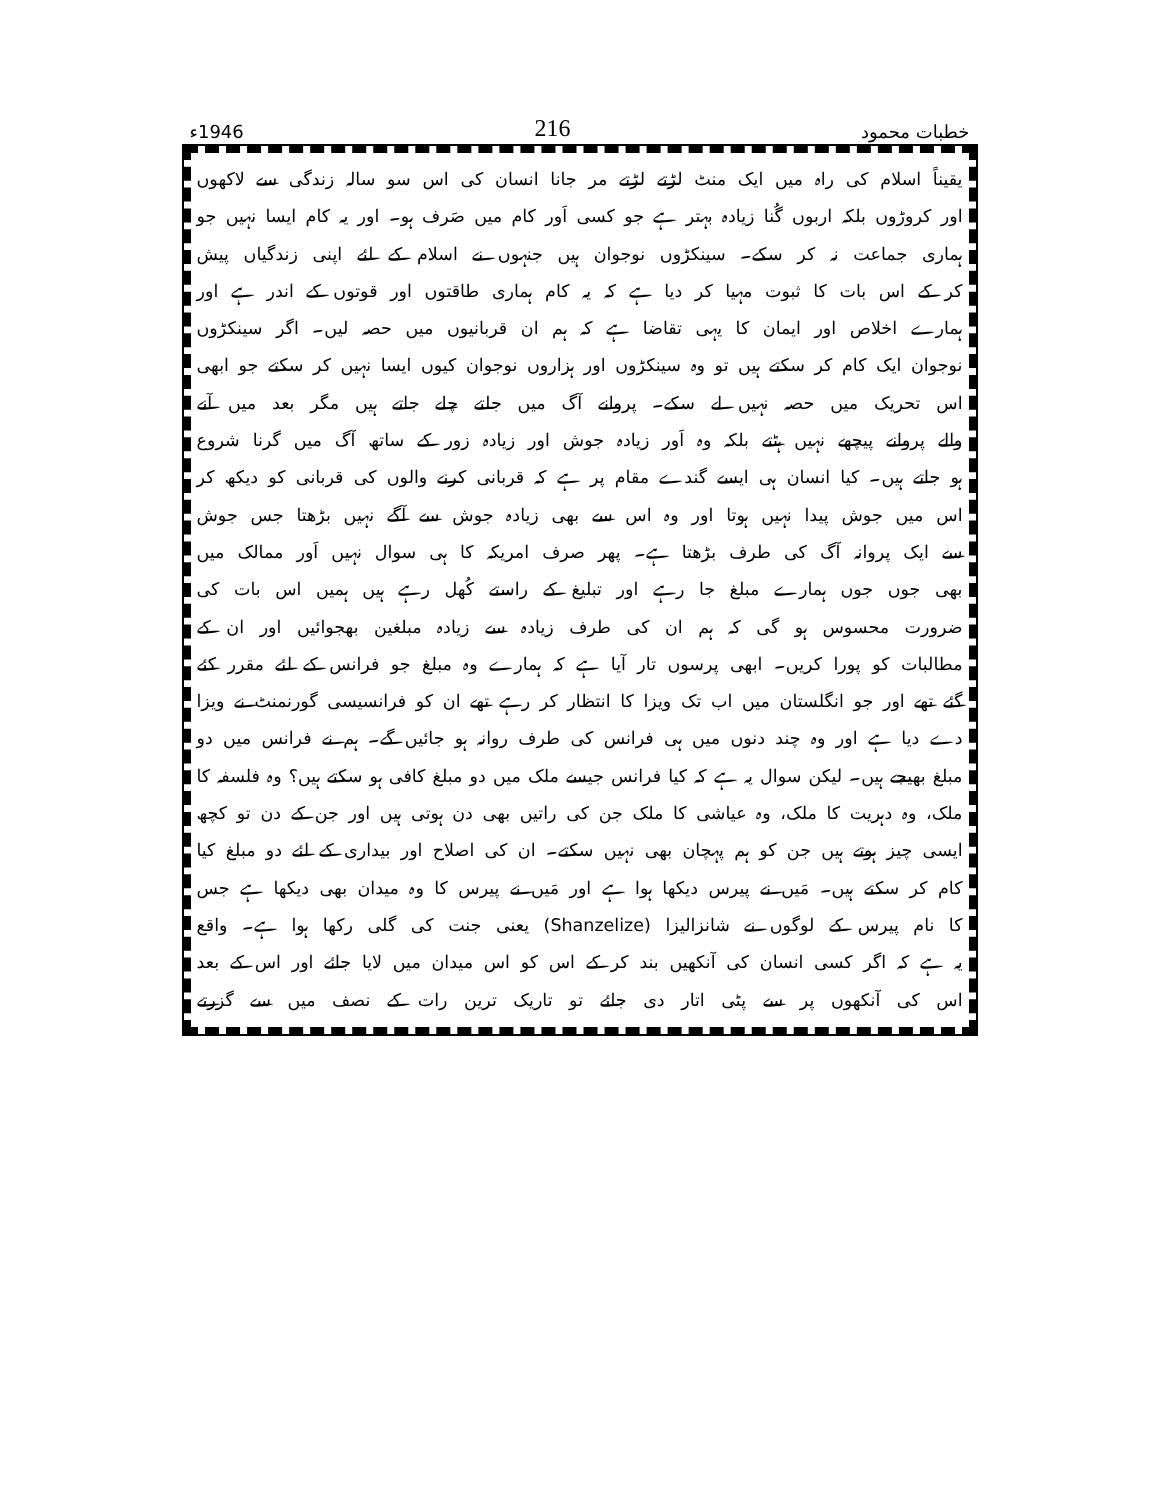خطبات محمود 216 1946ء
یقیناً اسلام کی راہ میں ایک منٹ لڑتے لڑتے مر جانا انسان کی اس سو سالہ زندگی سے لاکھوں
اور کروڑوں بلکہ اربوں گُنا زیادہ بہتر ہے جو کسی اَور کام میں صَرف ہو۔ اور یہ کام ایسا نہیں جو
ہماری جماعت نہ کر سکے۔ سینکڑوں نوجوان ہیں جنہوں نے اسلام کے لئے اپنی زندگیاں پیش
کر کے اس بات کا ثبوت مہیا کر دیا ہے کہ یہ کام ہماری طاقتوں اور قوتوں کے اندر ہے اور
ہمارے اخلاص اور ایمان کا یہی تقاضا ہے کہ ہم ان قربانیوں میں حصہ لیں۔ اگر سینکڑوں
نوجوان ایک کام کر سکتے ہیں تو وہ سینکڑوں اور ہزاروں نوجوان کیوں ایسا نہیں کر سکتے جو ابھی
اس تحریک میں حصہ نہیں لے سکے۔ پروانے آگ میں جلتے چلے جاتے ہیں مگر بعد میں آنے
والے پروانے پیچھے نہیں ہٹتے بلکہ وہ اَور زیادہ جوش اور زیادہ زور کے ساتھ آگ میں گرنا شروع
ہو جاتے ہیں۔ کیا انسان ہی ایسے گندے مقام پر ہے کہ قربانی کرنے والوں کی قربانی کو دیکھ کر
اس میں جوش پیدا نہیں ہوتا اور وہ اس سے بھی زیادہ جوش سے آگے نہیں بڑھتا جس جوش
سے ایک پروانہ آگ کی طرف بڑھتا ہے۔ پھر صرف امریکہ کا ہی سوال نہیں اَور ممالک میں
بھی جوں جوں ہمارے مبلغ جا رہے اور تبلیغ کے راستے کُھل رہے ہیں ہمیں اس بات کی
ضرورت محسوس ہو گی کہ ہم ان کی طرف زیادہ سے زیادہ مبلغین بھجوائیں اور ان کے
مطالبات کو پورا کریں۔ ابھی پرسوں تار آیا ہے کہ ہمارے وہ مبلغ جو فرانس کے لئے مقرر کئے
گئے تھے اور جو انگلستان میں اب تک ویزا کا انتظار کر رہے تھے ان کو فرانسیسی گورنمنٹ نے ویزا
دے دیا ہے اور وہ چند دنوں میں ہی فرانس کی طرف روانہ ہو جائیں گے۔ ہم نے فرانس میں دو
مبلغ بھیجے ہیں۔ لیکن سوال یہ ہے کہ کیا فرانس جیسے ملک میں دو مبلغ کافی ہو سکتے ہیں؟ وہ فلسفہ کا
ملک، وہ دہریت کا ملک، وہ عیاشی کا ملک جن کی راتیں بھی دن ہوتی ہیں اور جن کے دن تو کچھ
ایسی چیز ہوتے ہیں جن کو ہم پہچان بھی نہیں سکتے۔ ان کی اصلاح اور بیداری کے لئے دو مبلغ کیا
کام کر سکتے ہیں۔ مَیں نے پیرس دیکھا ہوا ہے اور مَیں نے پیرس کا وہ میدان بھی دیکھا ہے جس
کا نام پیرس کے لوگوں نے شانزالیزا (Shanzelize) یعنی جنت کی گلی رکھا ہوا ہے۔ واقع
یہ ہے کہ اگر کسی انسان کی آنکھیں بند کر کے اس کو اس میدان میں لایا جائے اور اس کے بعد
اس کی آنکھوں پر سے پٹی اتار دی جائے تو تاریک ترین رات کے نصف میں سے گزرتے